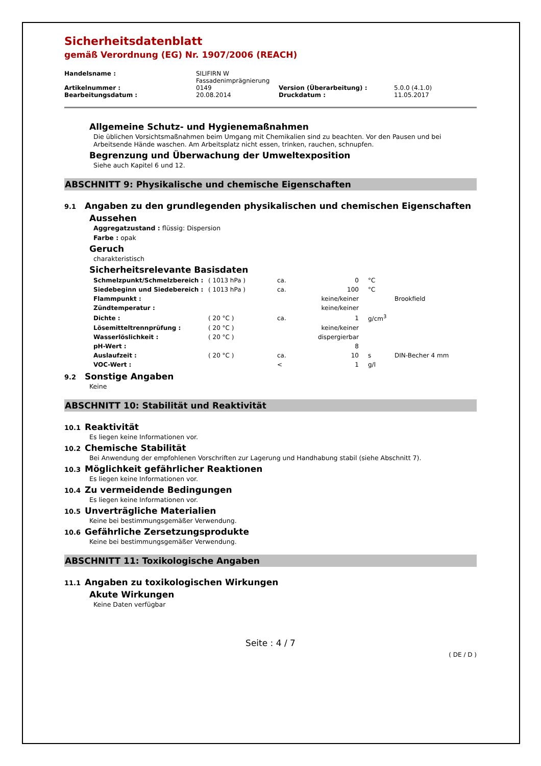Sicherheitsdatenblatt
gemäß Verordnung (EG) Nr. 1907/2006 (REACH)
| Handelsname : | SILIFIRN W Fassadenimprägnierung | | |
| Artikelnummer : | 0149 | Version (Überarbeitung) : | 5.0.0 (4.1.0) |
| Bearbeitungsdatum : | 20.08.2014 | Druckdatum : | 11.05.2017 |
Allgemeine Schutz- und Hygienemaßnahmen
Die üblichen Vorsichtsmaßnahmen beim Umgang mit Chemikalien sind zu beachten. Vor den Pausen und bei Arbeitsende Hände waschen. Am Arbeitsplatz nicht essen, trinken, rauchen, schnupfen.
Begrenzung und Überwachung der Umweltexposition
Siehe auch Kapitel 6 und 12.
ABSCHNITT 9: Physikalische und chemische Eigenschaften
9.1 Angaben zu den grundlegenden physikalischen und chemischen Eigenschaften
Aussehen
Aggregatzustand : flüssig: Dispersion
Farbe : opak
Geruch
charakteristisch
Sicherheitsrelevante Basisdaten
| Schmelzpunkt/Schmelzbereich : | ( 1013 hPa ) | ca. | 0 | °C | |
| Siedebeginn und Siedebereich : | ( 1013 hPa ) | ca. | 100 | °C | |
| Flammpunkt : | | | keine/keiner | | Brookfield |
| Zündtemperatur : | | | keine/keiner | | |
| Dichte : | ( 20 °C ) | ca. | 1 | g/cm<sup>3</sup> | |
| Lösemitteltrennprüfung : | ( 20 °C ) | | keine/keiner | | |
| Wasserlöslichkeit : | ( 20 °C ) | | dispergierbar | | |
| pH-Wert : | | | 8 | | |
| Auslaufzeit : | ( 20 °C ) | ca. | 10 | s | DIN-Becher 4 mm |
| VOC-Wert : | | < | 1 | g/l | |
9.2 Sonstige Angaben
Keine
ABSCHNITT 10: Stabilität und Reaktivität
10.1 Reaktivität
Es liegen keine Informationen vor.
10.2 Chemische Stabilität
Bei Anwendung der empfohlenen Vorschriften zur Lagerung und Handhabung stabil (siehe Abschnitt 7).
10.3 Möglichkeit gefährlicher Reaktionen
Es liegen keine Informationen vor.
10.4 Zu vermeidende Bedingungen
Es liegen keine Informationen vor.
10.5 Unverträgliche Materialien
Keine bei bestimmungsgemäßer Verwendung.
10.6 Gefährliche Zersetzungsprodukte
Keine bei bestimmungsgemäßer Verwendung.
ABSCHNITT 11: Toxikologische Angaben
11.1 Angaben zu toxikologischen Wirkungen
Akute Wirkungen
Keine Daten verfügbar
Seite : 4 / 7
( DE / D )